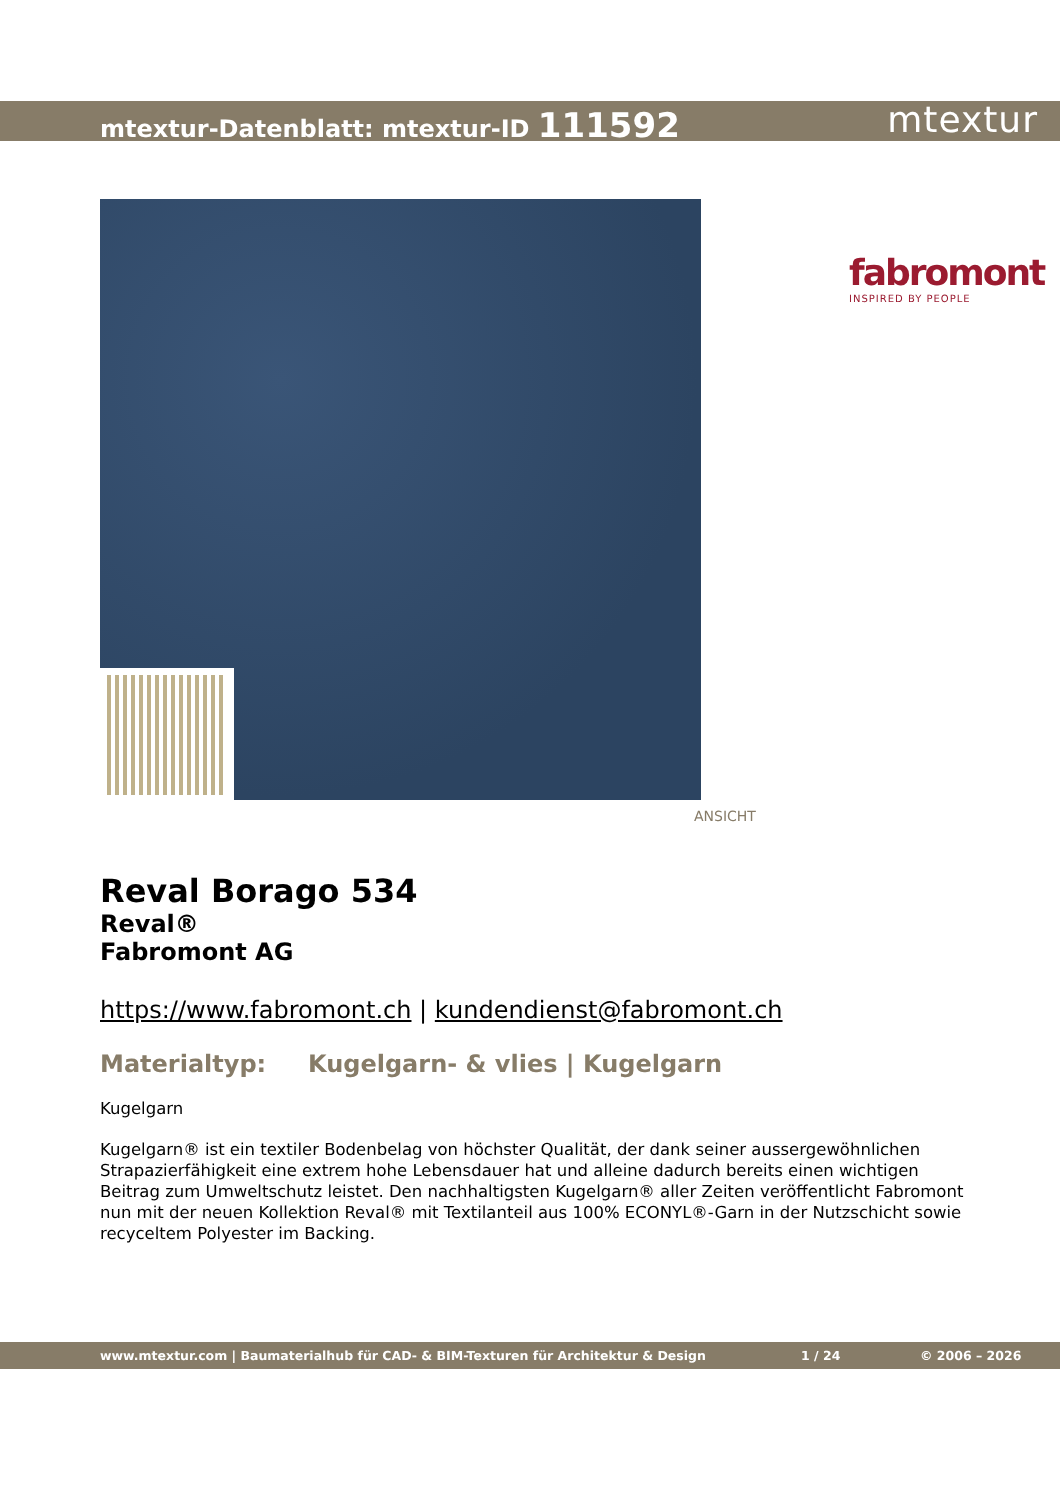mtextur-Datenblatt: mtextur-ID 111592
mtextur
fabromont
INSPIRED BY PEOPLE
ANSICHT
Reval Borago 534
Reval®
Fabromont AG
https://www.fabromont.ch | kundendienst@fabromont.ch
Materialtyp: Kugelgarn- & vlies | Kugelgarn
Kugelgarn
Kugelgarn® ist ein textiler Bodenbelag von höchster Qualität, der dank seiner aussergewöhnlichen Strapazierfähigkeit eine extrem hohe Lebensdauer hat und alleine dadurch bereits einen wichtigen Beitrag zum Umweltschutz leistet. Den nachhaltigsten Kugelgarn® aller Zeiten veröffentlicht Fabromont nun mit der neuen Kollektion Reval® mit Textilanteil aus 100% ECONYL®-Garn in der Nutzschicht sowie recyceltem Polyester im Backing.
www.mtextur.com | Baumaterialhub für CAD- & BIM-Texturen für Architektur & Design 1 / 24 © 2006 – 2026